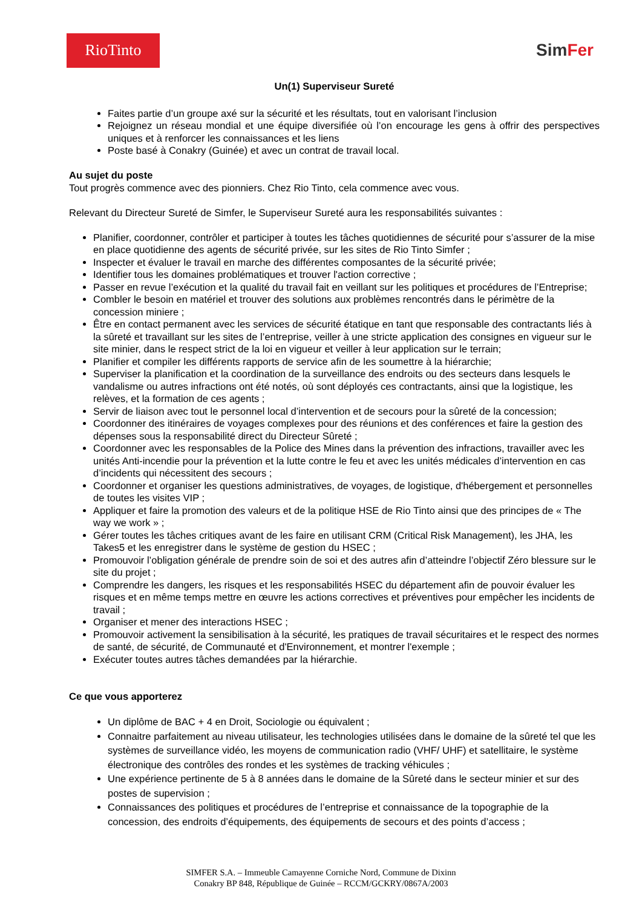RioTinto
SimFer
Un(1) Superviseur Sureté
Faites partie d’un groupe axé sur la sécurité et les résultats, tout en valorisant l’inclusion
Rejoignez un réseau mondial et une équipe diversifiée où l’on encourage les gens à offrir des perspectives uniques et à renforcer les connaissances et les liens
Poste basé à Conakry (Guinée) et avec un contrat de travail local.
Au sujet du poste
Tout progrès commence avec des pionniers. Chez Rio Tinto, cela commence avec vous.
Relevant du Directeur Sureté de Simfer, le Superviseur Sureté aura les responsabilités suivantes :
Planifier, coordonner, contrôler et participer à toutes les tâches quotidiennes de sécurité pour s’assurer de la mise en place quotidienne des agents de sécurité privée, sur les sites de Rio Tinto Simfer ;
Inspecter et évaluer le travail en marche des différentes composantes de la sécurité privée;
Identifier tous les domaines problématiques et trouver l'action corrective ;
Passer en revue l’exécution et la qualité du travail fait en veillant sur les politiques et procédures de l’Entreprise;
Combler le besoin en matériel et trouver des solutions aux problèmes rencontrés dans le périmètre de la concession miniere ;
Être en contact permanent avec les services de sécurité étatique en tant que responsable des contractants liés à la sûreté et travaillant sur les sites de l’entreprise, veiller à une stricte application des consignes en vigueur sur le site minier, dans le respect strict de la loi en vigueur et veiller à leur application sur le terrain;
Planifier et compiler les différents rapports de service afin de les soumettre à la hiérarchie;
Superviser la planification et la coordination de la surveillance des endroits ou des secteurs dans lesquels le vandalisme ou autres infractions ont été notés, où sont déployés ces contractants, ainsi que la logistique, les relèves, et la formation de ces agents ;
Servir de liaison avec tout le personnel local d’intervention et de secours pour la sûreté de la concession;
Coordonner des itinéraires de voyages complexes pour des réunions et des conférences et faire la gestion des dépenses sous la responsabilité direct du Directeur Sûreté ;
Coordonner avec les responsables de la Police des Mines dans la prévention des infractions, travailler avec les unités Anti-incendie pour la prévention et la lutte contre le feu et avec les unités médicales d’intervention en cas d’incidents qui nécessitent des secours ;
Coordonner et organiser les questions administratives, de voyages, de logistique, d'hébergement et personnelles de toutes les visites VIP ;
Appliquer et faire la promotion des valeurs et de la politique HSE de Rio Tinto ainsi que des principes de « The way we work » ;
Gérer toutes les tâches critiques avant de les faire en utilisant CRM (Critical Risk Management), les JHA, les Takes5 et les enregistrer dans le système de gestion du HSEC ;
Promouvoir l’obligation générale de prendre soin de soi et des autres afin d’atteindre l’objectif Zéro blessure sur le site du projet ;
Comprendre les dangers, les risques et les responsabilités HSEC du département afin de pouvoir évaluer les risques et en même temps mettre en œuvre les actions correctives et préventives pour empêcher les incidents de travail ;
Organiser et mener des interactions HSEC ;
Promouvoir activement la sensibilisation à la sécurité, les pratiques de travail sécuritaires et le respect des normes de santé, de sécurité, de Communauté et d'Environnement, et montrer l'exemple ;
Exécuter toutes autres tâches demandées par la hiérarchie.
Ce que vous apporterez
Un diplôme de BAC + 4 en Droit, Sociologie ou équivalent ;
Connaitre parfaitement au niveau utilisateur, les technologies utilisées dans le domaine de la sûreté tel que les systèmes de surveillance vidéo, les moyens de communication radio (VHF/ UHF) et satellitaire, le système électronique des contrôles des rondes et les systèmes de tracking véhicules ;
Une expérience pertinente de 5 à 8 années dans le domaine de la Sûreté dans le secteur minier et sur des postes de supervision ;
Connaissances des politiques et procédures de l’entreprise et connaissance de la topographie de la concession, des endroits d’équipements, des équipements de secours et des points d’access ;
SIMFER S.A. – Immeuble Camayenne Corniche Nord, Commune de Dixinn
Conakry BP 848, République de Guinée – RCCM/GCKRY/0867A/2003